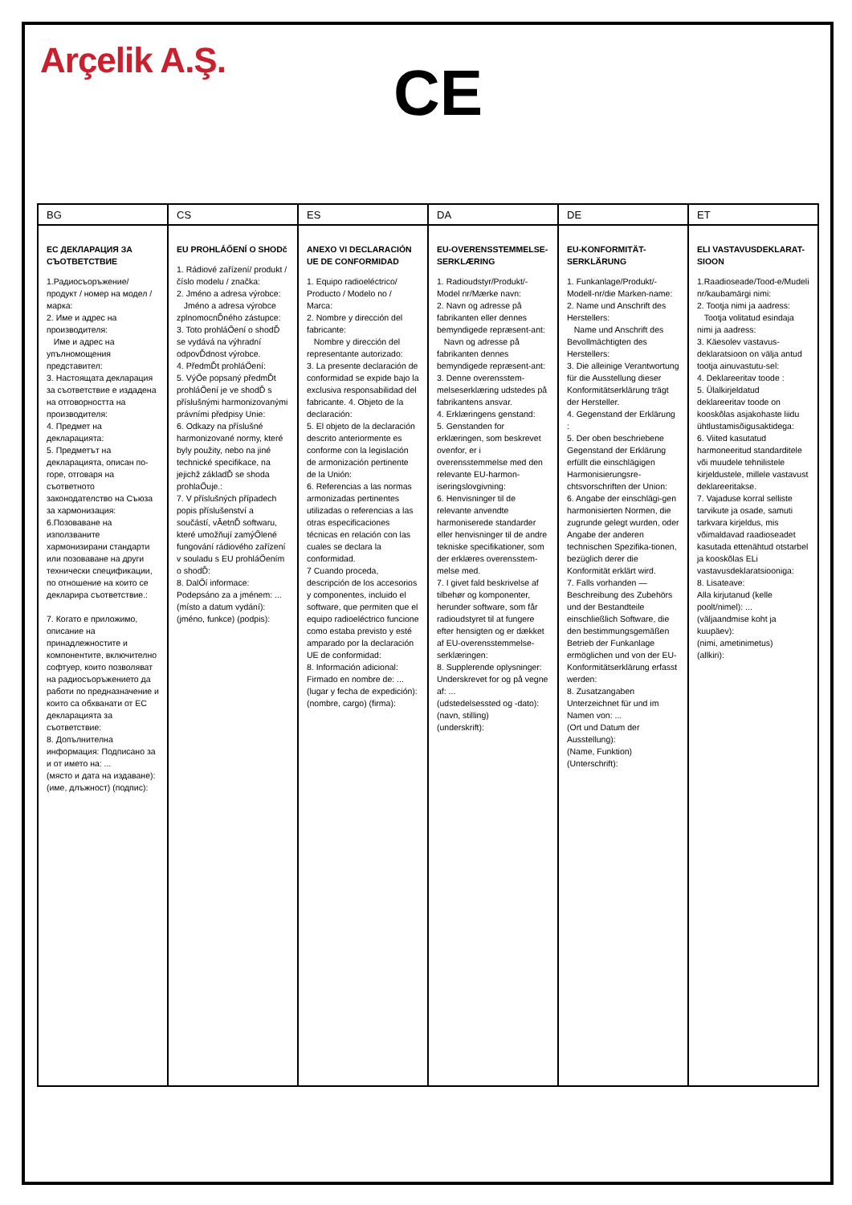Arçelik A.Ş.
CE
| BG | CS | ES | DA | DE | ET |
| --- | --- | --- | --- | --- | --- |
| ЕС ДЕКЛАРАЦИЯ ЗА СЪОТВЕТСТВИЕ 1.Радиосъоръжение/ продукт / номер на модел / марка: 2. Име и адрес на производителя: Име и адрес на упълномощения представител: 3. Настоящата декларация за съответствие е издадена на отговорността на производителя: 4. Предмет на декларацията: 5. Предметът на декларацията, описан по-горе, отговаря на съответното законодателство на Съюза за хармонизация: 6.Позоваване на използваните хармонизирани стандарти или позоваване на други технически спецификации, по отношение на които се декларира съответствие.: 7. Когато е приложимо, описание на принадлежностите и компонентите, включително софтуер, които позволяват на радиосъоръжението да работи по предназначение и които са обхванати от ЕС декларацията за съответствие: 8. Допълнителна информация: Подписано за и от името на: ... (място и дата на издаване): (име, длъжност) (подпис): | EU PROHLÁŐENÍ O SHODč 1. Rádiové zařízení/ produkt / číslo modelu / značka: 2. Jméno a adresa výrobce: Jméno a adresa výrobce zplnomocnĎného zástupce: 3. Toto prohláŐení o shodĎ se vydává na výhradní odpovĎdnost výrobce. 4. PředmĎt prohláŐení: 5. VýŐe popsaný předmĎt prohláŐení je ve shodĎ s příslušnými harmonizovanými právními předpisy Unie: 6. Odkazy na příslušné harmonizované normy, které byly použity, nebo na jiné technické specifikace, na jejichž základĎ se shoda prohlaŐuje.: 7. V příslušných případech popis příslušenství a součástí, vĀetnĎ softwaru, které umožňují zamýŐlené fungování rádiového zařízení v souladu s EU prohláŐením o shodĎ: 8. DalŐí informace: Podepsáno za a jménem: ... (místo a datum vydání): (jméno, funkce) (podpis): | ANEXO VI DECLARACIÓN UE DE CONFORMIDAD 1. Equipo radioeléctrico/ Producto / Modelo no / Marca: 2. Nombre y dirección del fabricante: Nombre y dirección del representante autorizado: 3. La presente declaración de conformidad se expide bajo la exclusiva responsabilidad del fabricante. 4. Objeto de la declaración: 5. El objeto de la declaración descrito anteriormente es conforme con la legislación de armonización pertinente de la Unión: 6. Referencias a las normas armonizadas pertinentes utilizadas o referencias a las otras especificaciones técnicas en relación con las cuales se declara la conformidad. 7 Cuando proceda, descripción de los accesorios y componentes, incluido el software, que permiten que el equipo radioeléctrico funcione como estaba previsto y esté amparado por la declaración UE de conformidad: 8. Información adicional: Firmado en nombre de: ... (lugar y fecha de expedición): (nombre, cargo) (firma): | EU-OVERENSSTEMMELSE-SERKLÆRING 1. Radioudstyr/Produkt/-Model nr/Mærke navn: 2. Navn og adresse på fabrikanten eller dennes bemyndigede repræsent-ant: Navn og adresse på fabrikanten dennes bemyndigede repræsent-ant: 3. Denne overensstem-melseserklæring udstedes på fabrikantens ansvar. 4. Erklæringens genstand: 5. Genstanden for erklæringen, som beskrevet ovenfor, er i overensstemmelse med den relevante EU-harmon-iseringslovgivning: 6. Henvisninger til de relevante anvendte harmoniserede standarder eller henvisninger til de andre tekniske specifikationer, som der erklæres overensstem-melse med. 7. I givet fald beskrivelse af tilbehør og komponenter, herunder software, som får radioudstyret til at fungere efter hensigten og er dækket af EU-overensstemmelse-serklæringen: 8. Supplerende oplysninger: Underskrevet for og på vegne af: ... (udstedelsessted og -dato): (navn, stilling) (underskrift): | EU-KONFORMITÄT-SERKLÄRUNG 1. Funkanlage/Produkt/-Modell-nr/die Marken-name: 2. Name und Anschrift des Herstellers: Name und Anschrift des Bevollmächtigten des Herstellers: 3. Die alleinige Verantwortung für die Ausstellung dieser Konformitätserklärung trägt der Hersteller. 4. Gegenstand der Erklärung : 5. Der oben beschriebene Gegenstand der Erklärung erfüllt die einschlägigen Harmonisierungsre-chtsvorschriften der Union: 6. Angabe der einschlägi-gen harmonisierten Normen, die zugrunde gelegt wurden, oder Angabe der anderen technischen Spezifika-tionen, bezüglich derer die Konformität erklärt wird. 7. Falls vorhanden — Beschreibung des Zubehörs und der Bestandteile einschließlich Software, die den bestimmungsgemäßen Betrieb der Funkanlage ermöglichen und von der EU-Konformitätserklärung erfasst werden: 8. Zusatzangaben Unterzeichnet für und im Namen von: ... (Ort und Datum der Ausstellung): (Name, Funktion) (Unterschrift): | ELI VASTAVUSDEKLARAT-SIOON 1.Raadioseade/Tood-e/Mudeli nr/kaubamärgi nimi: 2. Tootja nimi ja aadress: Tootja volitatud esindaja nimi ja aadress: 3. Käesolev vastavus-deklaratsioon on välja antud tootja ainuvastutu-sel: 4. Deklareeritav toode : 5. Ülalkirjeldatud deklareeritav toode on kooskõlas asjakohaste liidu ühtlustamisõigusaktidega: 6. Viited kasutatud harmoneeritud standarditele või muudele tehnilistele kirjeldustele, millele vastavust deklareeritakse. 7. Vajaduse korral selliste tarvikute ja osade, samuti tarkvara kirjeldus, mis võimaldavad raadioseadet kasutada ettenähtud otstarbel ja kooskõlas ELi vastavusdeklaratsiooniga: 8. Lisateave: Alla kirjutanud (kelle poolt/nimel): ... (väljaandmise koht ja kuupäev): (nimi, ametinimetus) (allkiri): |